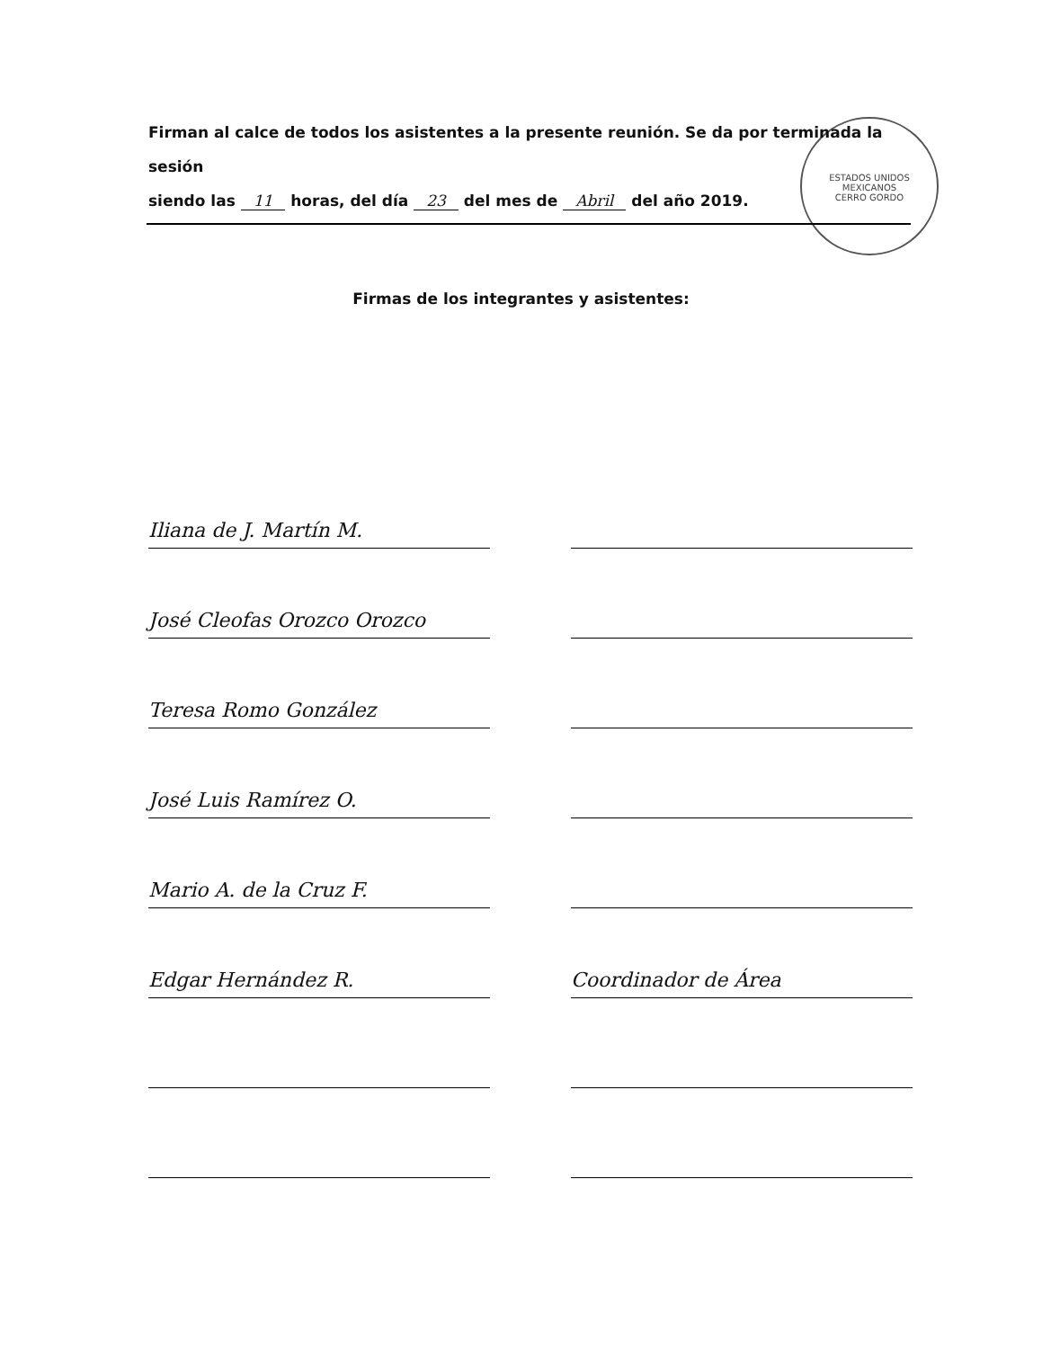ESTADOS UNIDOS MEXICANOS
CERRO GORDO
Firman al calce de todos los asistentes a la presente reunión. Se da por terminada la sesión
siendo las 11 horas, del día 23 del mes de Abril del año 2019.
Firmas de los integrantes y asistentes:
Iliana de J. Martín M.
José Cleofas Orozco Orozco
Teresa Romo González
José Luis Ramírez O.
Mario A. de la Cruz F.
Edgar Hernández R.
Coordinador de Área